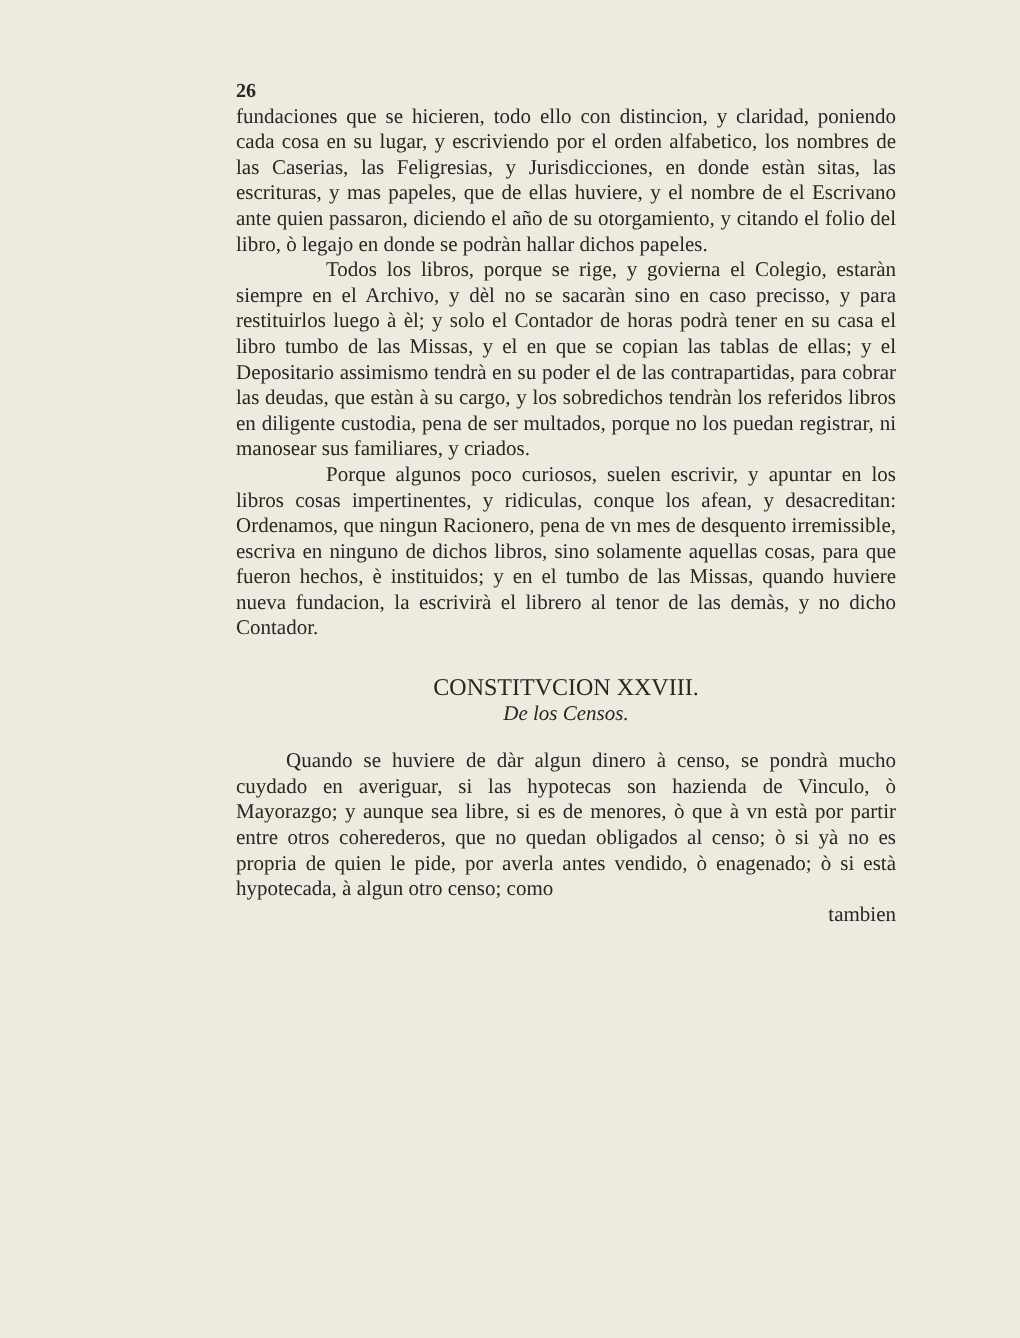26
fundaciones que se hicieren, todo ello con distincion, y claridad, poniendo cada cosa en su lugar, y escriviendo por el orden alfabetico, los nombres de las Caserias, las Feligresias, y Jurisdicciones, en donde estàn sitas, las escrituras, y mas papeles, que de ellas huviere, y el nombre de el Escrivano ante quien passaron, diciendo el año de su otorgamiento, y citando el folio del libro, ò legajo en donde se podràn hallar dichos papeles.
Todos los libros, porque se rige, y govierna el Colegio, estaràn siempre en el Archivo, y dèl no se sacaràn sino en caso precisso, y para restituirlos luego à èl; y solo el Contador de horas podrà tener en su casa el libro tumbo de las Missas, y el en que se copian las tablas de ellas; y el Depositario assimismo tendrà en su poder el de las contrapartidas, para cobrar las deudas, que estàn à su cargo, y los sobredichos tendràn los referidos libros en diligente custodia, pena de ser multados, porque no los puedan registrar, ni manosear sus familiares, y criados.
Porque algunos poco curiosos, suelen escrivir, y apuntar en los libros cosas impertinentes, y ridiculas, conque los afean, y desacreditan: Ordenamos, que ningun Racionero, pena de vn mes de desquento irremissible, escriva en ninguno de dichos libros, sino solamente aquellas cosas, para que fueron hechos, è instituidos; y en el tumbo de las Missas, quando huviere nueva fundacion, la escrivirà el librero al tenor de las demàs, y no dicho Contador.
CONSTITVCION XXVIII.
De los Censos.
Quando se huviere de dàr algun dinero à censo, se pondrà mucho cuydado en averiguar, si las hypotecas son hazienda de Vinculo, ò Mayorazgo; y aunque sea libre, si es de menores, ò que à vn està por partir entre otros coherederos, que no quedan obligados al censo; ò si yà no es propria de quien le pide, por averla antes vendido, ò enagenado; ò si està hypotecada, à algun otro censo; como
tambien